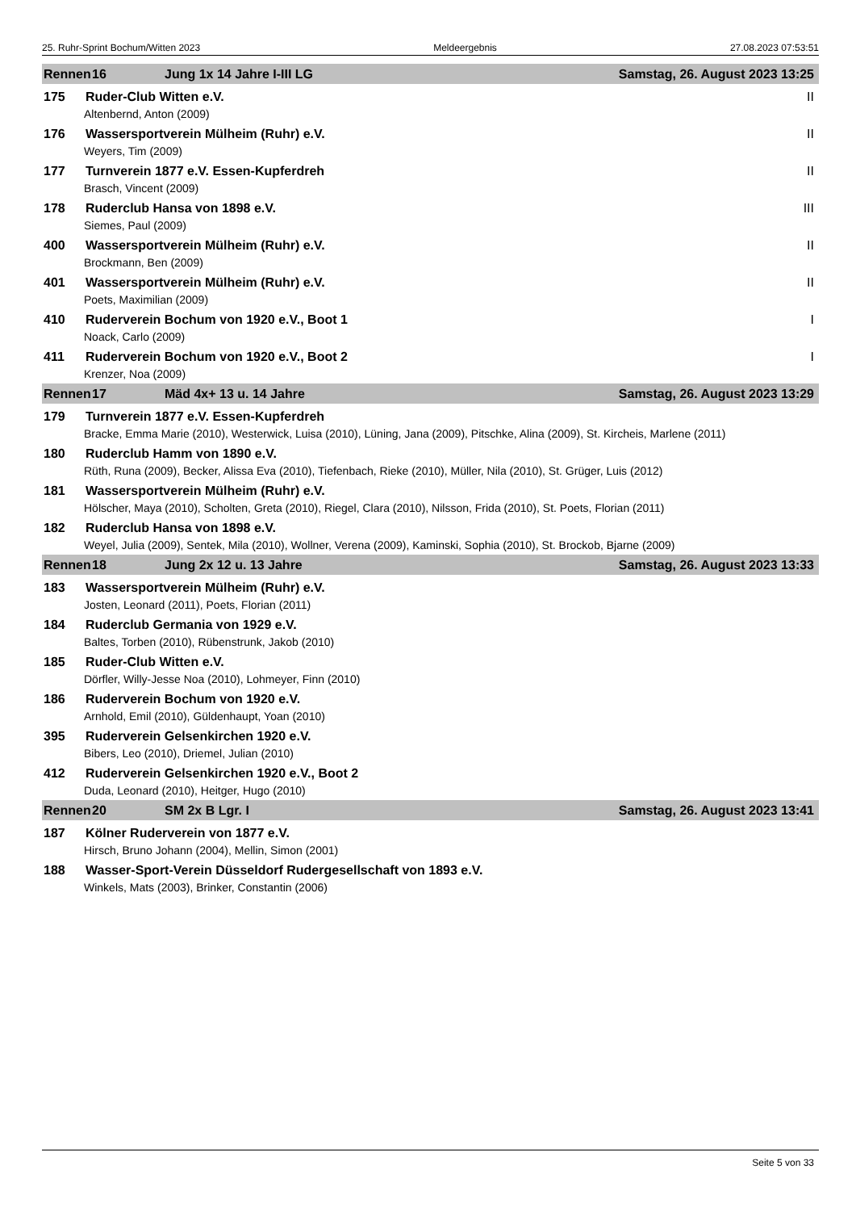25. Ruhr-Sprint Bochum/Witten 2023 Meldeergebnis 27.08.2023 07:53:51
Rennen 16 Jung 1x 14 Jahre I-III LG Samstag, 26. August 2023 13:25
175 Ruder-Club Witten e.V. II
Altenbernd, Anton (2009)
176 Wassersportverein Mülheim (Ruhr) e.V. II
Weyers, Tim (2009)
177 Turnverein 1877 e.V. Essen-Kupferdreh II
Brasch, Vincent (2009)
178 Ruderclub Hansa von 1898 e.V. III
Siemes, Paul (2009)
400 Wassersportverein Mülheim (Ruhr) e.V. II
Brockmann, Ben (2009)
401 Wassersportverein Mülheim (Ruhr) e.V. II
Poets, Maximilian (2009)
410 Ruderverein Bochum von 1920 e.V., Boot 1 I
Noack, Carlo (2009)
411 Ruderverein Bochum von 1920 e.V., Boot 2 I
Krenzer, Noa (2009)
Rennen 17 Mäd 4x+ 13 u. 14 Jahre Samstag, 26. August 2023 13:29
179 Turnverein 1877 e.V. Essen-Kupferdreh
Bracke, Emma Marie (2010), Westerwick, Luisa (2010), Lüning, Jana (2009), Pitschke, Alina (2009), St. Kircheis, Marlene (2011)
180 Ruderclub Hamm von 1890 e.V.
Rüth, Runa (2009), Becker, Alissa Eva (2010), Tiefenbach, Rieke (2010), Müller, Nila (2010), St. Grüger, Luis (2012)
181 Wassersportverein Mülheim (Ruhr) e.V.
Hölscher, Maya (2010), Scholten, Greta (2010), Riegel, Clara (2010), Nilsson, Frida (2010), St. Poets, Florian (2011)
182 Ruderclub Hansa von 1898 e.V.
Weyel, Julia (2009), Sentek, Mila (2010), Wollner, Verena (2009), Kaminski, Sophia (2010), St. Brockob, Bjarne (2009)
Rennen 18 Jung 2x 12 u. 13 Jahre Samstag, 26. August 2023 13:33
183 Wassersportverein Mülheim (Ruhr) e.V.
Josten, Leonard (2011), Poets, Florian (2011)
184 Ruderclub Germania von 1929 e.V.
Baltes, Torben (2010), Rübenstrunk, Jakob (2010)
185 Ruder-Club Witten e.V.
Dörfler, Willy-Jesse Noa (2010), Lohmeyer, Finn (2010)
186 Ruderverein Bochum von 1920 e.V.
Arnhold, Emil (2010), Güldenhaupt, Yoan (2010)
395 Ruderverein Gelsenkirchen 1920 e.V.
Bibers, Leo (2010), Driemel, Julian (2010)
412 Ruderverein Gelsenkirchen 1920 e.V., Boot 2
Duda, Leonard (2010), Heitger, Hugo (2010)
Rennen 20 SM 2x B Lgr. I Samstag, 26. August 2023 13:41
187 Kölner Ruderverein von 1877 e.V.
Hirsch, Bruno Johann (2004), Mellin, Simon (2001)
188 Wasser-Sport-Verein Düsseldorf Rudergesellschaft von 1893 e.V.
Winkels, Mats (2003), Brinker, Constantin (2006)
Seite 5 von 33